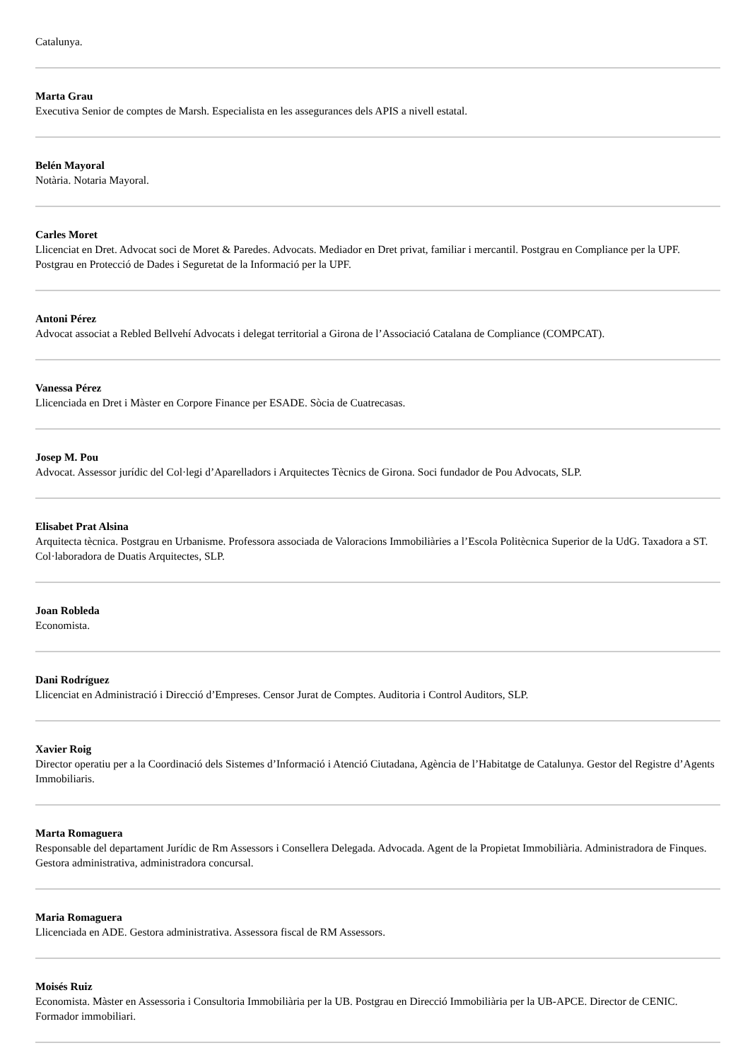Catalunya.
Marta Grau
Executiva Senior de comptes de Marsh. Especialista en les assegurances dels APIS a nivell estatal.
Belén Mayoral
Notària. Notaria Mayoral.
Carles Moret
Llicenciat en Dret. Advocat soci de Moret & Paredes. Advocats. Mediador en Dret privat, familiar i mercantil. Postgrau en Compliance per la UPF. Postgrau en Protecció de Dades i Seguretat de la Informació per la UPF.
Antoni Pérez
Advocat associat a Rebled Bellvehí Advocats i delegat territorial a Girona de l’Associació Catalana de Compliance (COMPCAT).
Vanessa Pérez
Llicenciada en Dret i Màster en Corpore Finance per ESADE. Sòcia de Cuatrecasas.
Josep M. Pou
Advocat. Assessor jurídic del Col·legi d’Aparelladors i Arquitectes Tècnics de Girona. Soci fundador de Pou Advocats, SLP.
Elisabet Prat Alsina
Arquitecta tècnica. Postgrau en Urbanisme. Professora associada de Valoracions Immobiliàries a l’Escola Politècnica Superior de la UdG. Taxadora a ST. Col·laboradora de Duatis Arquitectes, SLP.
Joan Robleda
Economista.
Dani Rodríguez
Llicenciat en Administració i Direcció d’Empreses. Censor Jurat de Comptes. Auditoria i Control Auditors, SLP.
Xavier Roig
Director operatiu per a la Coordinació dels Sistemes d’Informació i Atenció Ciutadana, Agència de l’Habitatge de Catalunya. Gestor del Registre d’Agents Immobiliaris.
Marta Romaguera
Responsable del departament Jurídic de Rm Assessors i Consellera Delegada. Advocada. Agent de la Propietat Immobiliària. Administradora de Finques. Gestora administrativa, administradora concursal.
Maria Romaguera
Llicenciada en ADE. Gestora administrativa. Assessora fiscal de RM Assessors.
Moisés Ruiz
Economista. Màster en Assessoria i Consultoria Immobiliària per la UB. Postgrau en Direcció Immobiliària per la UB-APCE. Director de CENIC. Formador immobiliari.